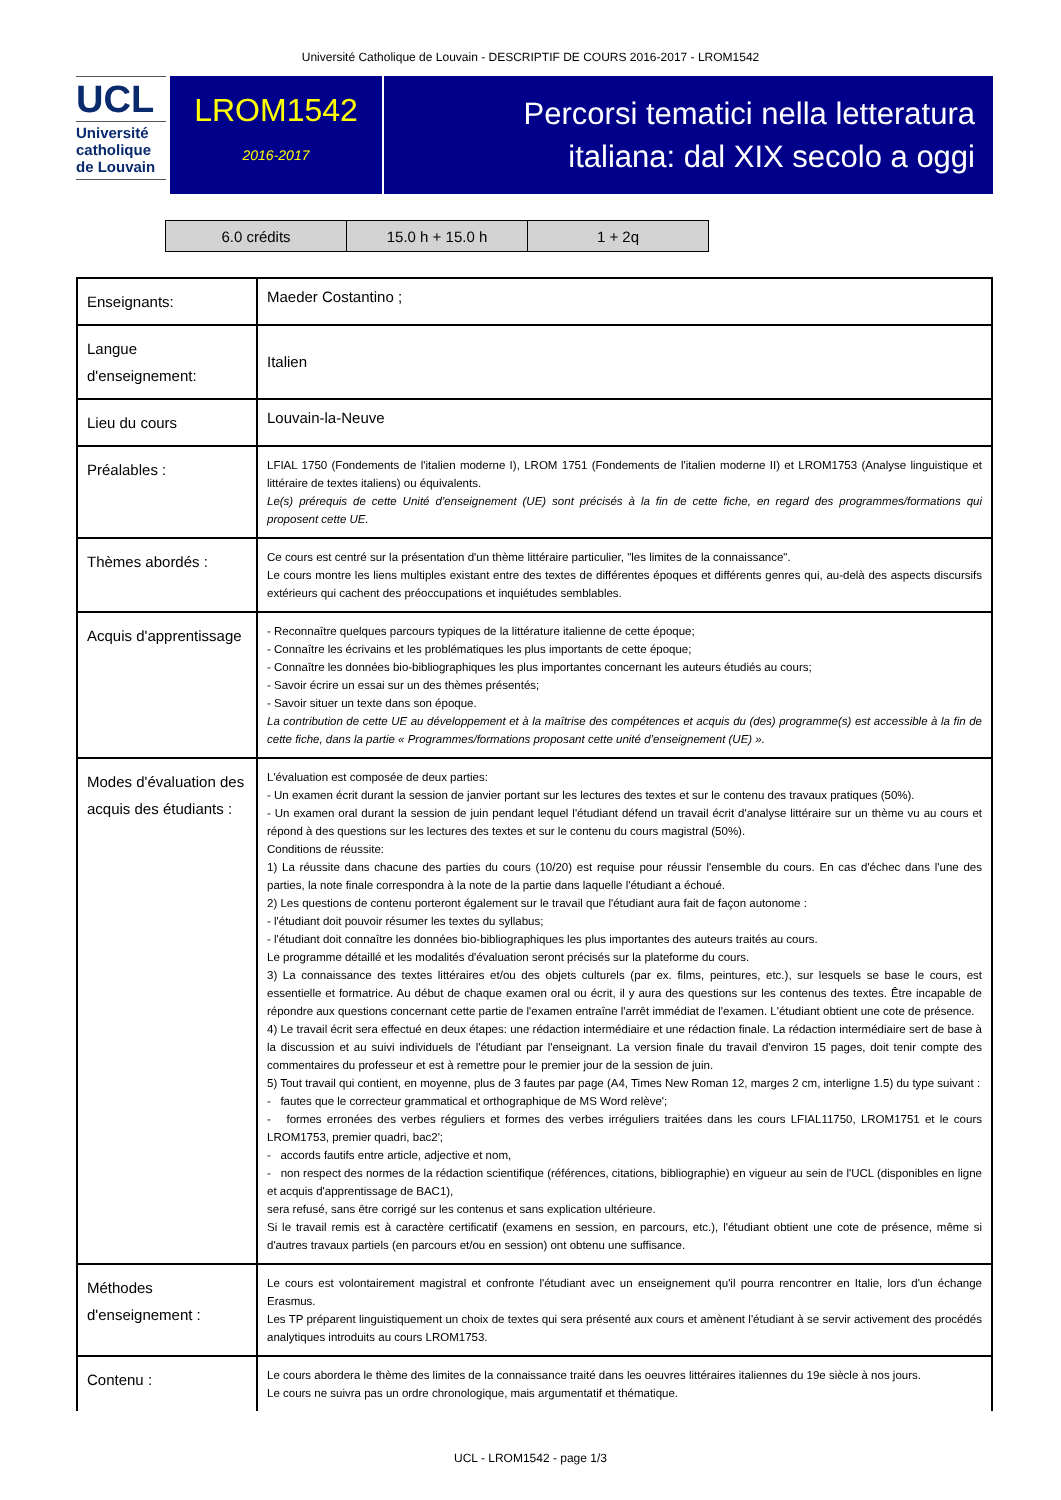Université Catholique de Louvain - DESCRIPTIF DE COURS 2016-2017 - LROM1542
UCL
Université
catholique
de Louvain
LROM1542
2016-2017
Percorsi tematici nella letteratura
italiana: dal XIX secolo a oggi
| 6.0 crédits | 15.0 h + 15.0 h | 1 + 2q |
| Enseignants: | Maeder Costantino ; |
| Langue d'enseignement: | Italien |
| Lieu du cours | Louvain-la-Neuve |
| Préalables : | LFIAL 1750 (Fondements de l'italien moderne I), LROM 1751 (Fondements de l'italien moderne II) et LROM1753 (Analyse linguistique et littéraire de textes italiens) ou équivalents. Le(s) prérequis de cette Unité d’enseignement (UE) sont précisés à la fin de cette fiche, en regard des programmes/formations qui proposent cette UE. |
| Thèmes abordés : | Ce cours est centré sur la présentation d'un thème littéraire particulier, "les limites de la connaissance". Le cours montre les liens multiples existant entre des textes de différentes époques et différents genres qui, au-delà des aspects discursifs extérieurs qui cachent des préoccupations et inquiétudes semblables. |
| Acquis d'apprentissage | - Reconnaître quelques parcours typiques de la littérature italienne de cette époque; - Connaître les écrivains et les problématiques les plus importants de cette époque; - Connaître les données bio-bibliographiques les plus importantes concernant les auteurs étudiés au cours; - Savoir écrire un essai sur un des thèmes présentés; - Savoir situer un texte dans son époque. La contribution de cette UE au développement et à la maîtrise des compétences et acquis du (des) programme(s) est accessible à la fin de cette fiche, dans la partie « Programmes/formations proposant cette unité d’enseignement (UE) ». |
| Modes d'évaluation des acquis des étudiants : | L'évaluation est composée de deux parties: - Un examen écrit durant la session de janvier portant sur les lectures des textes et sur le contenu des travaux pratiques (50%). - Un examen oral durant la session de juin pendant lequel l'étudiant défend un travail écrit d'analyse littéraire sur un thème vu au cours et répond à des questions sur les lectures des textes et sur le contenu du cours magistral (50%). Conditions de réussite: 1) La réussite dans chacune des parties du cours (10/20) est requise pour réussir l'ensemble du cours. En cas d'échec dans l'une des parties, la note finale correspondra à la note de la partie dans laquelle l'étudiant a échoué. 2) Les questions de contenu porteront également sur le travail que l'étudiant aura fait de façon autonome : - l'étudiant doit pouvoir résumer les textes du syllabus; - l'étudiant doit connaître les données bio-bibliographiques les plus importantes des auteurs traités au cours. Le programme détaillé et les modalités d'évaluation seront précisés sur la plateforme du cours. 3) La connaissance des textes littéraires et/ou des objets culturels (par ex. films, peintures, etc.), sur lesquels se base le cours, est essentielle et formatrice. Au début de chaque examen oral ou écrit, il y aura des questions sur les contenus des textes. Être incapable de répondre aux questions concernant cette partie de l'examen entraîne l'arrêt immédiat de l'examen. L'étudiant obtient une cote de présence. 4) Le travail écrit sera effectué en deux étapes: une rédaction intermédiaire et une rédaction finale. La rédaction intermédiaire sert de base à la discussion et au suivi individuels de l'étudiant par l'enseignant. La version finale du travail d'environ 15 pages, doit tenir compte des commentaires du professeur et est à remettre pour le premier jour de la session de juin. 5) Tout travail qui contient, en moyenne, plus de 3 fautes par page (A4, Times New Roman 12, marges 2 cm, interligne 1.5) du type suivant : - fautes que le correcteur grammatical et orthographique de MS Word relève'; - formes erronées des verbes réguliers et formes des verbes irréguliers traitées dans les cours LFIAL11750, LROM1751 et le cours LROM1753, premier quadri, bac2'; - accords fautifs entre article, adjective et nom, - non respect des normes de la rédaction scientifique (références, citations, bibliographie) en vigueur au sein de l'UCL (disponibles en ligne et acquis d'apprentissage de BAC1), sera refusé, sans être corrigé sur les contenus et sans explication ultérieure. Si le travail remis est à caractère certificatif (examens en session, en parcours, etc.), l'étudiant obtient une cote de présence, même si d'autres travaux partiels (en parcours et/ou en session) ont obtenu une suffisance. |
| Méthodes d'enseignement : | Le cours est volontairement magistral et confronte l'étudiant avec un enseignement qu'il pourra rencontrer en Italie, lors d'un échange Erasmus. Les TP préparent linguistiquement un choix de textes qui sera présenté aux cours et amènent l'étudiant à se servir activement des procédés analytiques introduits au cours LROM1753. |
| Contenu : | Le cours abordera le thème des limites de la connaissance traité dans les oeuvres littéraires italiennes du 19e siècle à nos jours. Le cours ne suivra pas un ordre chronologique, mais argumentatif et thématique. |
UCL - LROM1542 - page 1/3